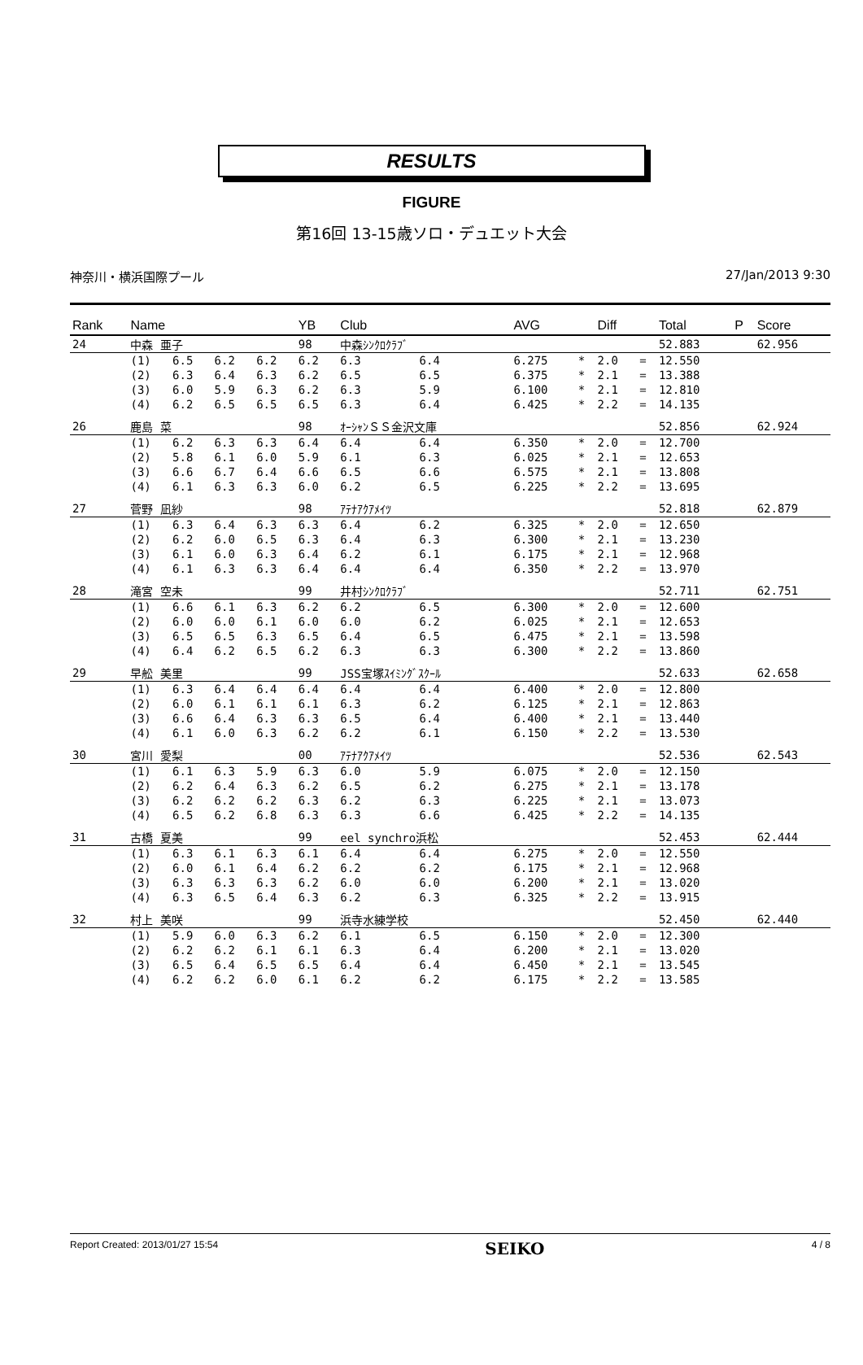RESULTS
FIGURE
第16回 13-15歳ソロ・デュエット大会
神奈川・横浜国際プール 27/Jan/2013 9:30
| Rank | Name | | | | YB | Club | | | AVG | | Diff | | Total | P | Score |
| --- | --- | --- | --- | --- | --- | --- | --- | --- | --- | --- | --- | --- | --- | --- | --- |
| 24 | 中森 亜子 | | | | 98 | 中森ｼﾝｸﾛｸﾗﾌﾞ | | | | | | | 52.883 | | 62.956 |
| | (1) | 6.5 | 6.2 | 6.2 | 6.2 | 6.3 | 6.4 | | 6.275 | * | 2.0 | = | 12.550 | | |
| | (2) | 6.3 | 6.4 | 6.3 | 6.2 | 6.5 | 6.5 | | 6.375 | * | 2.1 | = | 13.388 | | |
| | (3) | 6.0 | 5.9 | 6.3 | 6.2 | 6.3 | 5.9 | | 6.100 | * | 2.1 | = | 12.810 | | |
| | (4) | 6.2 | 6.5 | 6.5 | 6.5 | 6.3 | 6.4 | | 6.425 | * | 2.2 | = | 14.135 | | |
| 26 | 鹿島 菜 | | | | 98 | ｵｰｼｬﾝＳＳ金沢文庫 | | | | | | | 52.856 | | 62.924 |
| | (1) | 6.2 | 6.3 | 6.3 | 6.4 | 6.4 | 6.4 | | 6.350 | * | 2.0 | = | 12.700 | | |
| | (2) | 5.8 | 6.1 | 6.0 | 5.9 | 6.1 | 6.3 | | 6.025 | * | 2.1 | = | 12.653 | | |
| | (3) | 6.6 | 6.7 | 6.4 | 6.6 | 6.5 | 6.6 | | 6.575 | * | 2.1 | = | 13.808 | | |
| | (4) | 6.1 | 6.3 | 6.3 | 6.0 | 6.2 | 6.5 | | 6.225 | * | 2.2 | = | 13.695 | | |
| 27 | 菅野 凪紗 | | | | 98 | ｱﾃﾅｱｸｱﾒｲﾂ | | | | | | | 52.818 | | 62.879 |
| | (1) | 6.3 | 6.4 | 6.3 | 6.3 | 6.4 | 6.2 | | 6.325 | * | 2.0 | = | 12.650 | | |
| | (2) | 6.2 | 6.0 | 6.5 | 6.3 | 6.4 | 6.3 | | 6.300 | * | 2.1 | = | 13.230 | | |
| | (3) | 6.1 | 6.0 | 6.3 | 6.4 | 6.2 | 6.1 | | 6.175 | * | 2.1 | = | 12.968 | | |
| | (4) | 6.1 | 6.3 | 6.3 | 6.4 | 6.4 | 6.4 | | 6.350 | * | 2.2 | = | 13.970 | | |
| 28 | 滝宮 空未 | | | | 99 | 井村ｼﾝｸﾛｸﾗﾌﾞ | | | | | | | 52.711 | | 62.751 |
| | (1) | 6.6 | 6.1 | 6.3 | 6.2 | 6.2 | 6.5 | | 6.300 | * | 2.0 | = | 12.600 | | |
| | (2) | 6.0 | 6.0 | 6.1 | 6.0 | 6.0 | 6.2 | | 6.025 | * | 2.1 | = | 12.653 | | |
| | (3) | 6.5 | 6.5 | 6.3 | 6.5 | 6.4 | 6.5 | | 6.475 | * | 2.1 | = | 13.598 | | |
| | (4) | 6.4 | 6.2 | 6.5 | 6.2 | 6.3 | 6.3 | | 6.300 | * | 2.2 | = | 13.860 | | |
| 29 | 早舩 美里 | | | | 99 | JSS宝塚ｽｲﾐﾝｸﾞｽｸｰﾙ | | | | | | | 52.633 | | 62.658 |
| | (1) | 6.3 | 6.4 | 6.4 | 6.4 | 6.4 | 6.4 | | 6.400 | * | 2.0 | = | 12.800 | | |
| | (2) | 6.0 | 6.1 | 6.1 | 6.1 | 6.3 | 6.2 | | 6.125 | * | 2.1 | = | 12.863 | | |
| | (3) | 6.6 | 6.4 | 6.3 | 6.3 | 6.5 | 6.4 | | 6.400 | * | 2.1 | = | 13.440 | | |
| | (4) | 6.1 | 6.0 | 6.3 | 6.2 | 6.2 | 6.1 | | 6.150 | * | 2.2 | = | 13.530 | | |
| 30 | 宮川 愛梨 | | | | 00 | ｱﾃﾅｱｸｱﾒｲﾂ | | | | | | | 52.536 | | 62.543 |
| | (1) | 6.1 | 6.3 | 5.9 | 6.3 | 6.0 | 5.9 | | 6.075 | * | 2.0 | = | 12.150 | | |
| | (2) | 6.2 | 6.4 | 6.3 | 6.2 | 6.5 | 6.2 | | 6.275 | * | 2.1 | = | 13.178 | | |
| | (3) | 6.2 | 6.2 | 6.2 | 6.3 | 6.2 | 6.3 | | 6.225 | * | 2.1 | = | 13.073 | | |
| | (4) | 6.5 | 6.2 | 6.8 | 6.3 | 6.3 | 6.6 | | 6.425 | * | 2.2 | = | 14.135 | | |
| 31 | 古橋 夏美 | | | | 99 | eel synchro浜松 | | | | | | | 52.453 | | 62.444 |
| | (1) | 6.3 | 6.1 | 6.3 | 6.1 | 6.4 | 6.4 | | 6.275 | * | 2.0 | = | 12.550 | | |
| | (2) | 6.0 | 6.1 | 6.4 | 6.2 | 6.2 | 6.2 | | 6.175 | * | 2.1 | = | 12.968 | | |
| | (3) | 6.3 | 6.3 | 6.3 | 6.2 | 6.0 | 6.0 | | 6.200 | * | 2.1 | = | 13.020 | | |
| | (4) | 6.3 | 6.5 | 6.4 | 6.3 | 6.2 | 6.3 | | 6.325 | * | 2.2 | = | 13.915 | | |
| 32 | 村上 美咲 | | | | 99 | 浜寺水練学校 | | | | | | | 52.450 | | 62.440 |
| | (1) | 5.9 | 6.0 | 6.3 | 6.2 | 6.1 | 6.5 | | 6.150 | * | 2.0 | = | 12.300 | | |
| | (2) | 6.2 | 6.2 | 6.1 | 6.1 | 6.3 | 6.4 | | 6.200 | * | 2.1 | = | 13.020 | | |
| | (3) | 6.5 | 6.4 | 6.5 | 6.5 | 6.4 | 6.4 | | 6.450 | * | 2.1 | = | 13.545 | | |
| | (4) | 6.2 | 6.2 | 6.0 | 6.1 | 6.2 | 6.2 | | 6.175 | * | 2.2 | = | 13.585 | | |
Report Created: 2013/01/27 15:54 SEIKO 4 / 8